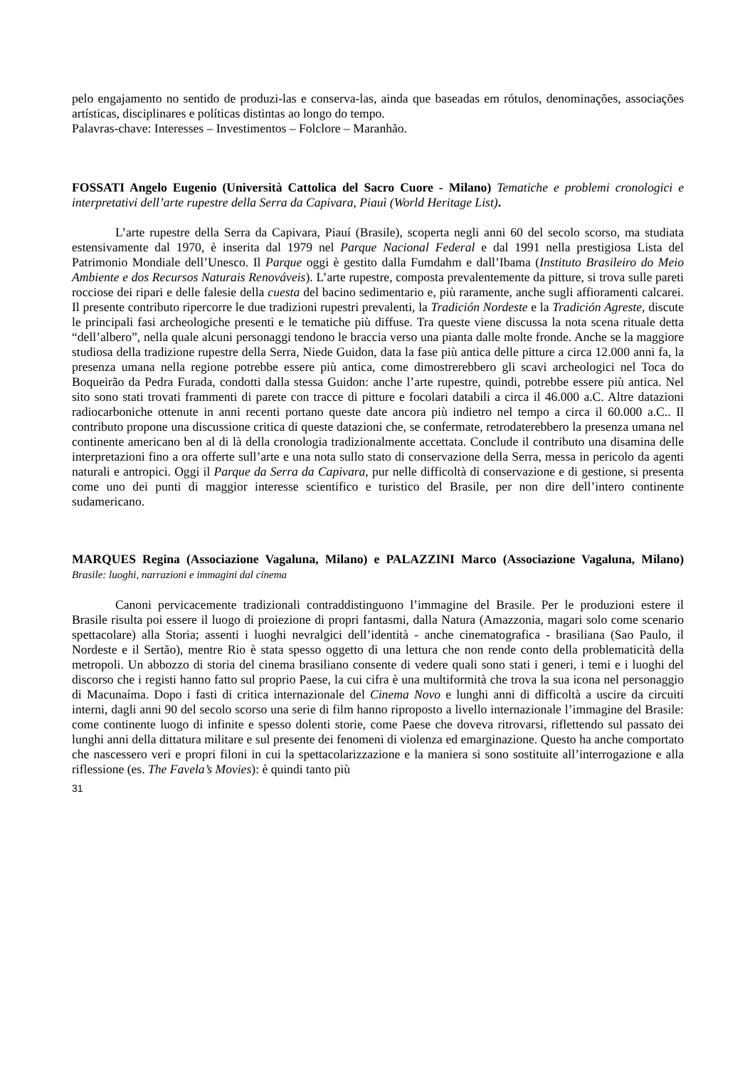pelo engajamento no sentido de produzi-las e conserva-las, ainda que baseadas em rótulos, denominações, associações artísticas, disciplinares e políticas distintas ao longo do tempo.
Palavras-chave: Interesses – Investimentos – Folclore – Maranhão.
FOSSATI Angelo Eugenio (Università Cattolica del Sacro Cuore - Milano) Tematiche e problemi cronologici e interpretativi dell’arte rupestre della Serra da Capivara, Piauì (World Heritage List).
L’arte rupestre della Serra da Capivara, Piauí (Brasile), scoperta negli anni 60 del secolo scorso, ma studiata estensivamente dal 1970, è inserita dal 1979 nel Parque Nacional Federal e dal 1991 nella prestigiosa Lista del Patrimonio Mondiale dell’Unesco. Il Parque oggi è gestito dalla Fumdahm e dall’Ibama (Instituto Brasileiro do Meio Ambiente e dos Recursos Naturais Renováveis). L’arte rupestre, composta prevalentemente da pitture, si trova sulle pareti rocciose dei ripari e delle falesie della cuesta del bacino sedimentario e, più raramente, anche sugli affioramenti calcarei. Il presente contributo ripercorre le due tradizioni rupestri prevalenti, la Tradición Nordeste e la Tradición Agreste, discute le principali fasi archeologiche presenti e le tematiche più diffuse. Tra queste viene discussa la nota scena rituale detta “dell’albero”, nella quale alcuni personaggi tendono le braccia verso una pianta dalle molte fronde. Anche se la maggiore studiosa della tradizione rupestre della Serra, Niede Guidon, data la fase più antica delle pitture a circa 12.000 anni fa, la presenza umana nella regione potrebbe essere più antica, come dimostrerebbero gli scavi archeologici nel Toca do Boqueirão da Pedra Furada, condotti dalla stessa Guidon: anche l’arte rupestre, quindi, potrebbe essere più antica. Nel sito sono stati trovati frammenti di parete con tracce di pitture e focolari databili a circa il 46.000 a.C. Altre datazioni radiocarboniche ottenute in anni recenti portano queste date ancora più indietro nel tempo a circa il 60.000 a.C.. Il contributo propone una discussione critica di queste datazioni che, se confermate, retrodaterebbero la presenza umana nel continente americano ben al di là della cronologia tradizionalmente accettata. Conclude il contributo una disamina delle interpretazioni fino a ora offerte sull’arte e una nota sullo stato di conservazione della Serra, messa in pericolo da agenti naturali e antropici. Oggi il Parque da Serra da Capivara, pur nelle difficoltà di conservazione e di gestione, si presenta come uno dei punti di maggior interesse scientifico e turistico del Brasile, per non dire dell’intero continente sudamericano.
MARQUES Regina (Associazione Vagaluna, Milano) e PALAZZINI Marco (Associazione Vagaluna, Milano) Brasile: luoghi, narrazioni e immagini dal cinema
Canoni pervicacemente tradizionali contraddistinguono l’immagine del Brasile. Per le produzioni estere il Brasile risulta poi essere il luogo di proiezione di propri fantasmi, dalla Natura (Amazzonia, magari solo come scenario spettacolare) alla Storia; assenti i luoghi nevralgici dell’identità - anche cinematografica - brasiliana (Sao Paulo, il Nordeste e il Sertão), mentre Rio è stata spesso oggetto di una lettura che non rende conto della problematicità della metropoli. Un abbozzo di storia del cinema brasiliano consente di vedere quali sono stati i generi, i temi e i luoghi del discorso che i registi hanno fatto sul proprio Paese, la cui cifra è una multiformità che trova la sua icona nel personaggio di Macunaíma. Dopo i fasti di critica internazionale del Cinema Novo e lunghi anni di difficoltà a uscire da circuiti interni, dagli anni 90 del secolo scorso una serie di film hanno riproposto a livello internazionale l’immagine del Brasile: come continente luogo di infinite e spesso dolenti storie, come Paese che doveva ritrovarsi, riflettendo sul passato dei lunghi anni della dittatura militare e sul presente dei fenomeni di violenza ed emarginazione. Questo ha anche comportato che nascessero veri e propri filoni in cui la spettacolarizzazione e la maniera si sono sostituite all’interrogazione e alla riflessione (es. The Favela’s Movies): è quindi tanto più
31